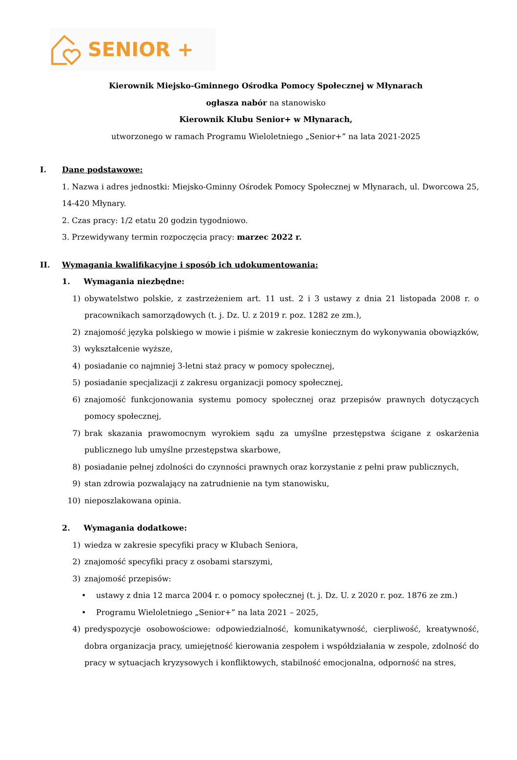SENIOR +
Kierownik Miejsko-Gminnego Ośrodka Pomocy Społecznej w Młynarach
ogłasza nabór na stanowisko
Kierownik Klubu Senior+ w Młynarach,
utworzonego w ramach Programu Wieloletniego „Senior+” na lata 2021-2025
I. Dane podstawowe:
1. Nazwa i adres jednostki: Miejsko-Gminny Ośrodek Pomocy Społecznej w Młynarach, ul. Dworcowa 25, 14-420 Młynary.
2. Czas pracy: 1/2 etatu 20 godzin tygodniowo.
3. Przewidywany termin rozpoczęcia pracy: marzec 2022 r.
II. Wymagania kwalifikacyjne i sposób ich udokumentowania:
1. Wymagania niezbędne:
1) obywatelstwo polskie, z zastrzeżeniem art. 11 ust. 2 i 3 ustawy z dnia 21 listopada 2008 r. o pracownikach samorządowych (t. j. Dz. U. z 2019 r. poz. 1282 ze zm.),
2) znajomość języka polskiego w mowie i piśmie w zakresie koniecznym do wykonywania obowiązków,
3) wykształcenie wyższe,
4) posiadanie co najmniej 3-letni staż pracy w pomocy społecznej,
5) posiadanie specjalizacji z zakresu organizacji pomocy społecznej,
6) znajomość funkcjonowania systemu pomocy społecznej oraz przepisów prawnych dotyczących pomocy społecznej,
7) brak skazania prawomocnym wyrokiem sądu za umyślne przestępstwa ścigane z oskarżenia publicznego lub umyślne przestępstwa skarbowe,
8) posiadanie pełnej zdolności do czynności prawnych oraz korzystanie z pełni praw publicznych,
9) stan zdrowia pozwalający na zatrudnienie na tym stanowisku,
10) nieposzlakowana opinia.
2. Wymagania dodatkowe:
1) wiedza w zakresie specyfiki pracy w Klubach Seniora,
2) znajomość specyfiki pracy z osobami starszymi,
3) znajomość przepisów:
• ustawy z dnia 12 marca 2004 r. o pomocy społecznej (t. j. Dz. U. z 2020 r. poz. 1876 ze zm.)
• Programu Wieloletniego „Senior+” na lata 2021 – 2025,
4) predyspozycje osobowościowe: odpowiedzialność, komunikatywność, cierpliwość, kreatywność, dobra organizacja pracy, umiejętność kierowania zespołem i współdziałania w zespole, zdolność do pracy w sytuacjach kryzysowych i konfliktowych, stabilność emocjonalna, odporność na stres,